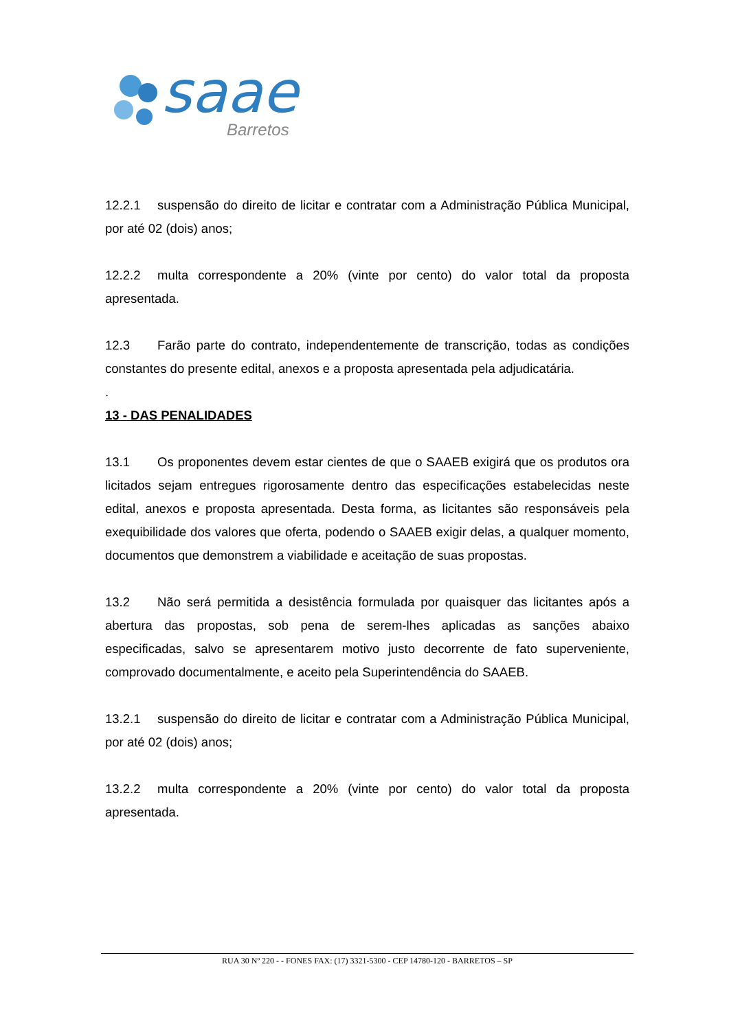saae
Barretos
12.2.1 suspensão do direito de licitar e contratar com a Administração Pública Municipal, por até 02 (dois) anos;
12.2.2 multa correspondente a 20% (vinte por cento) do valor total da proposta apresentada.
12.3 Farão parte do contrato, independentemente de transcrição, todas as condições constantes do presente edital, anexos e a proposta apresentada pela adjudicatária.
.
13 - DAS PENALIDADES
13.1 Os proponentes devem estar cientes de que o SAAEB exigirá que os produtos ora licitados sejam entregues rigorosamente dentro das especificações estabelecidas neste edital, anexos e proposta apresentada. Desta forma, as licitantes são responsáveis pela exequibilidade dos valores que oferta, podendo o SAAEB exigir delas, a qualquer momento, documentos que demonstrem a viabilidade e aceitação de suas propostas.
13.2 Não será permitida a desistência formulada por quaisquer das licitantes após a abertura das propostas, sob pena de serem-lhes aplicadas as sanções abaixo especificadas, salvo se apresentarem motivo justo decorrente de fato superveniente, comprovado documentalmente, e aceito pela Superintendência do SAAEB.
13.2.1 suspensão do direito de licitar e contratar com a Administração Pública Municipal, por até 02 (dois) anos;
13.2.2 multa correspondente a 20% (vinte por cento) do valor total da proposta apresentada.
RUA 30 Nº 220 - - FONES FAX: (17) 3321-5300 - CEP 14780-120 - BARRETOS – SP